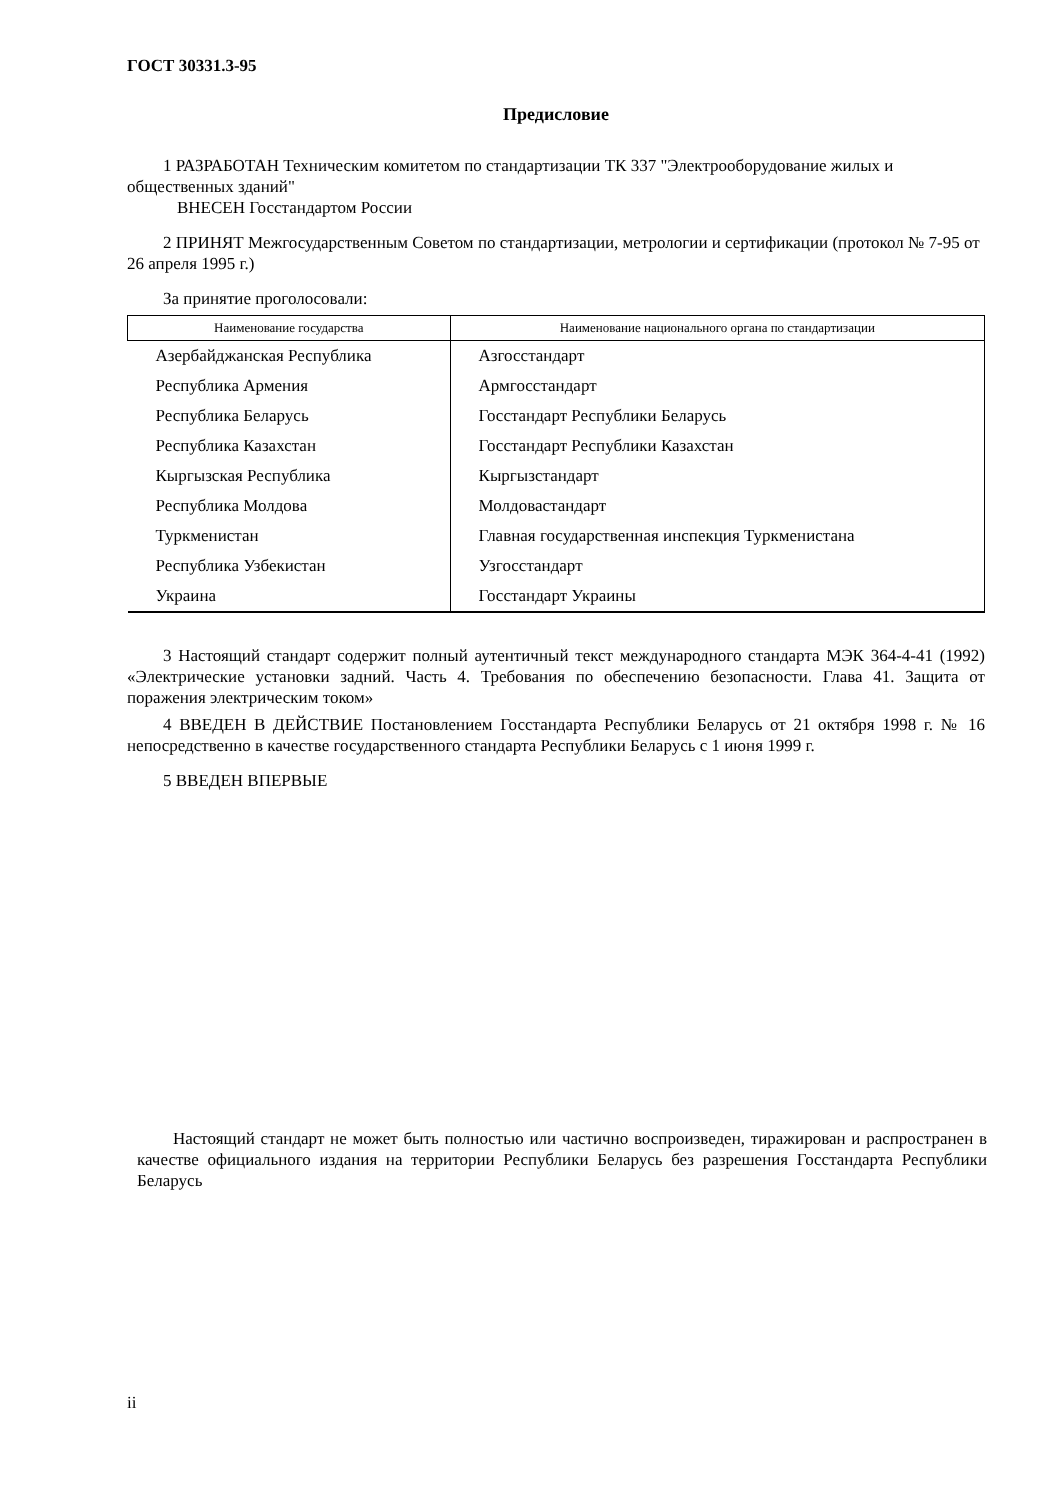ГОСТ 30331.3-95
Предисловие
1 РАЗРАБОТАН Техническим комитетом по стандартизации ТК 337 "Электрооборудование жилых и общественных зданий"
ВНЕСЕН Госстандартом России
2 ПРИНЯТ Межгосударственным Советом по стандартизации, метрологии и сертификации (протокол № 7-95 от 26 апреля 1995 г.)
За принятие проголосовали:
| Наименование государства | Наименование национального органа по стандартизации |
| --- | --- |
| Азербайджанская Республика | Азгосстандарт |
| Республика Армения | Армгосстандарт |
| Республика Беларусь | Госстандарт Республики Беларусь |
| Республика Казахстан | Госстандарт Республики Казахстан |
| Кыргызская Республика | Кыргызстандарт |
| Республика Молдова | Молдовастандарт |
| Туркменистан | Главная государственная инспекция Туркменистана |
| Республика Узбекистан | Узгосстандарт |
| Украина | Госстандарт Украины |
3 Настоящий стандарт содержит полный аутентичный текст международного стандарта МЭК 364-4-41 (1992) «Электрические установки задний. Часть 4. Требования по обеспечению безопасности. Глава 41. Защита от поражения электрическим током»
4 ВВЕДЕН В ДЕЙСТВИЕ Постановлением Госстандарта Республики Беларусь от 21 октября 1998 г. № 16 непосредственно в качестве государственного стандарта Республики Беларусь с 1 июня 1999 г.
5 ВВЕДЕН ВПЕРВЫЕ
Настоящий стандарт не может быть полностью или частично воспроизведен, тиражирован и распространен в качестве официального издания на территории Республики Беларусь без разрешения Госстандарта Республики Беларусь
ii